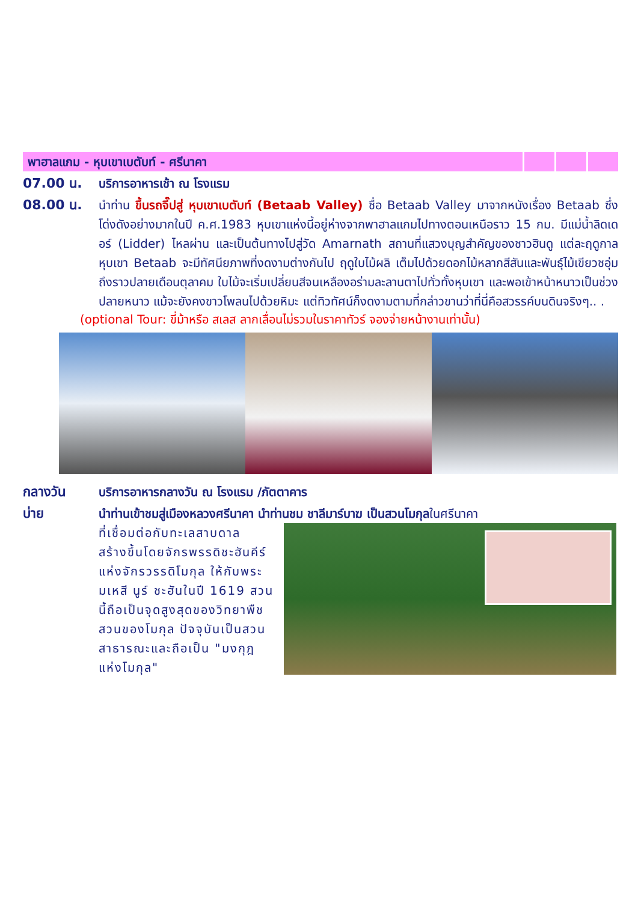พาฮาลแกม - หุบเขาเบตับท์ - ศรีนาคา
07.00 น. บริการอาหารเช้า ณ โรงแรม
08.00 น. นำท่าน ขึ้นรถจี๊ปสู่ หุบเขาเบตับท์ (Betaab Valley) ชื่อ Betaab Valley มาจากหนังเรื่อง Betaab ซึ่งโด่งดังอย่างมากในปี ค.ศ.1983 หุบเขาแห่งนี้อยู่ห่างจากพาฮาลแกมไปทางตอนเหนือราว 15 กม. มีแม่น้ำลิดเดอร์ (Lidder) ไหลผ่าน และเป็นต้นทางไปสู่วัด Amarnath สถานที่แสวงบุญสำคัญของชาวฮินดู แต่ละฤดูกาล หุบเขา Betaab จะมีทัศนียภาพที่งดงามต่างกันไป ฤดูใบไม้ผลิ เต็มไปด้วยดอกไม้หลากสีสันและพันธุ์ไม้เขียวชอุ่ม ถึงราวปลายเดือนตุลาคม ใบไม้จะเริ่มเปลี่ยนสีจนเหลืองอร่ามละลานตาไปทั่วทั้งหุบเขา และพอเข้าหน้าหนาวเป็นช่วงปลายหนาว แม้จะยังคงขาวโพลนไปด้วยหิมะ แต่ทิวทัศน์ก็งดงามตามที่กล่าวขานว่าที่นี่คือสวรรค์บนดินจริงๆ.. .
(optional Tour: ขี่ม้าหรือ สเลส ลากเลื่อนไม่รวมในราคาทัวร์ จองจ่ายหน้างานเท่านั้น)
กลางวัน บริการอาหารกลางวัน ณ โรงแรม /ภัตตาคาร
บ่าย นำท่านเข้าชมสู่เมืองหลวงศรีนาคา นำท่านชม ชาลีมาร์บาฆ เป็นสวนโมกุลในศรีนาคา
ที่เชื่อมต่อกับทะเลสาบดาล สร้างขึ้นโดยจักรพรรดิชะฮันคีร์ แห่งจักรวรรดิโมกุล ให้กับพระมเหสี นูร์ ชะฮันในปี 1619 สวนนี้ถือเป็นจุดสูงสุดของวิทยาพืชสวนของโมกุล ปัจจุบันเป็นสวนสาธารณะและถือเป็น "มงกุฎแห่งโมกุล"